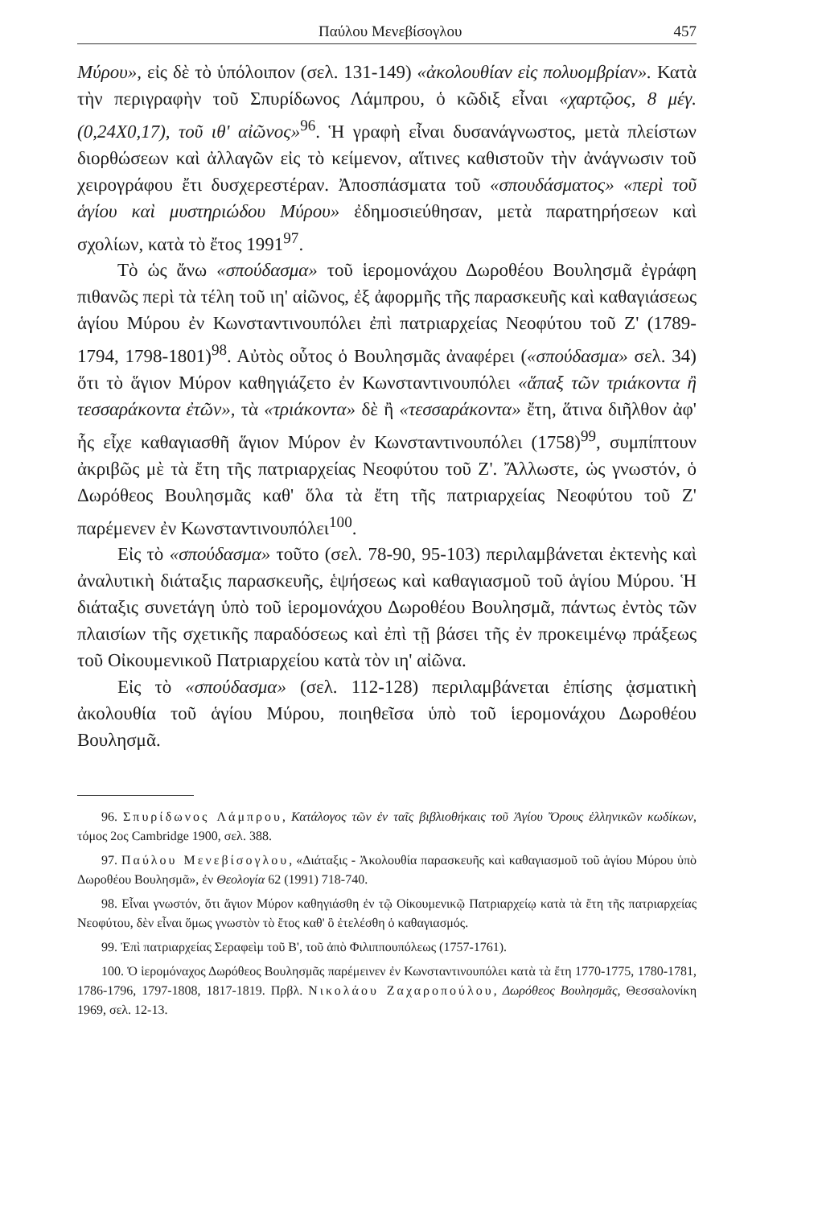Παύλου Μενεβίσογλου 457
Μύρου», εἰς δὲ τὸ ὑπόλοιπον (σελ. 131-149) «ἀκολουθίαν εἰς πολυομβρίαν». Κατὰ τὴν περιγραφὴν τοῦ Σπυρίδωνος Λάμπρου, ὁ κῶδιξ εἶναι «χαρτῷος, 8 μέγ. (0,24Χ0,17), τοῦ ιθ' αἰῶνος»<sup>96</sup>. Ἡ γραφὴ εἶναι δυσανάγνωστος, μετὰ πλείστων διορθώσεων καὶ ἀλλαγῶν εἰς τὸ κείμενον, αἵτινες καθιστοῦν τὴν ἀνάγνωσιν τοῦ χειρογράφου ἔτι δυσχερεστέραν. Ἀποσπάσματα τοῦ «σπουδάσματος» «περὶ τοῦ ἁγίου καὶ μυστηριώδου Μύρου» ἐδημοσιεύθησαν, μετὰ παρατηρήσεων καὶ σχολίων, κατὰ τὸ ἔτος 1991<sup>97</sup>.
Τὸ ὡς ἄνω «σπούδασμα» τοῦ ἱερομονάχου Δωροθέου Βουλησμᾶ ἐγράφη πιθανῶς περὶ τὰ τέλη τοῦ ιη' αἰῶνος, ἐξ ἀφορμῆς τῆς παρασκευῆς καὶ καθαγιάσεως ἁγίου Μύρου ἐν Κωνσταντινουπόλει ἐπὶ πατριαρχείας Νεοφύτου τοῦ Ζ' (1789-1794, 1798-1801)<sup>98</sup>. Αὐτὸς οὗτος ὁ Βουλησμᾶς ἀναφέρει («σπούδασμα» σελ. 34) ὅτι τὸ ἅγιον Μύρον καθηγιάζετο ἐν Κωνσταντινουπόλει «ἅπαξ τῶν τριάκοντα ἢ τεσσαράκοντα ἐτῶν», τὰ «τριάκοντα» δὲ ἢ «τεσσαράκοντα» ἔτη, ἅτινα διῆλθον ἀφ' ἧς εἶχε καθαγιασθῆ ἅγιον Μύρον ἐν Κωνσταντινουπόλει (1758)<sup>99</sup>, συμπίπτουν ἀκριβῶς μὲ τὰ ἔτη τῆς πατριαρχείας Νεοφύτου τοῦ Ζ'. Ἄλλωστε, ὡς γνωστόν, ὁ Δωρόθεος Βουλησμᾶς καθ' ὅλα τὰ ἔτη τῆς πατριαρχείας Νεοφύτου τοῦ Ζ' παρέμενεν ἐν Κωνσταντινουπόλει<sup>100</sup>.
Εἰς τὸ «σπούδασμα» τοῦτο (σελ. 78-90, 95-103) περιλαμβάνεται ἐκτενὴς καὶ ἀναλυτικὴ διάταξις παρασκευῆς, ἑψήσεως καὶ καθαγιασμοῦ τοῦ ἁγίου Μύρου. Ἡ διάταξις συνετάγη ὑπὸ τοῦ ἱερομονάχου Δωροθέου Βουλησμᾶ, πάντως ἐντὸς τῶν πλαισίων τῆς σχετικῆς παραδόσεως καὶ ἐπὶ τῇ βάσει τῆς ἐν προκειμένῳ πράξεως τοῦ Οἰκουμενικοῦ Πατριαρχείου κατὰ τὸν ιη' αἰῶνα.
Εἰς τὸ «σπούδασμα» (σελ. 112-128) περιλαμβάνεται ἐπίσης ᾀσματικὴ ἀκολουθία τοῦ ἁγίου Μύρου, ποιηθεῖσα ὑπὸ τοῦ ἱερομονάχου Δωροθέου Βουλησμᾶ.
96. Σπυρίδωνος Λάμπρου, Κατάλογος τῶν ἐν ταῖς βιβλιοθήκαις τοῦ Ἁγίου Ὄρους ἑλληνικῶν κωδίκων, τόμος 2ος Cambridge 1900, σελ. 388.
97. Παύλου Μενεβίσογλου, «Διάταξις - Ἀκολουθία παρασκευῆς καὶ καθαγιασμοῦ τοῦ ἁγίου Μύρου ὑπὸ Δωροθέου Βουλησμᾶ», ἐν Θεολογία 62 (1991) 718-740.
98. Εἶναι γνωστόν, ὅτι ἅγιον Μύρον καθηγιάσθη ἐν τῷ Οἰκουμενικῷ Πατριαρχείῳ κατὰ τὰ ἔτη τῆς πατριαρχείας Νεοφύτου, δὲν εἶναι ὅμως γνωστὸν τὸ ἔτος καθ' ὃ ἐτελέσθη ὁ καθαγιασμός.
99. Ἐπὶ πατριαρχείας Σεραφεὶμ τοῦ Β', τοῦ ἀπὸ Φιλιππουπόλεως (1757-1761).
100. Ὁ ἱερομόναχος Δωρόθεος Βουλησμᾶς παρέμεινεν ἐν Κωνσταντινουπόλει κατὰ τὰ ἔτη 1770-1775, 1780-1781, 1786-1796, 1797-1808, 1817-1819. Πρβλ. Νικολάου Ζαχαροπούλου, Δωρόθεος Βουλησμᾶς, Θεσσαλονίκη 1969, σελ. 12-13.